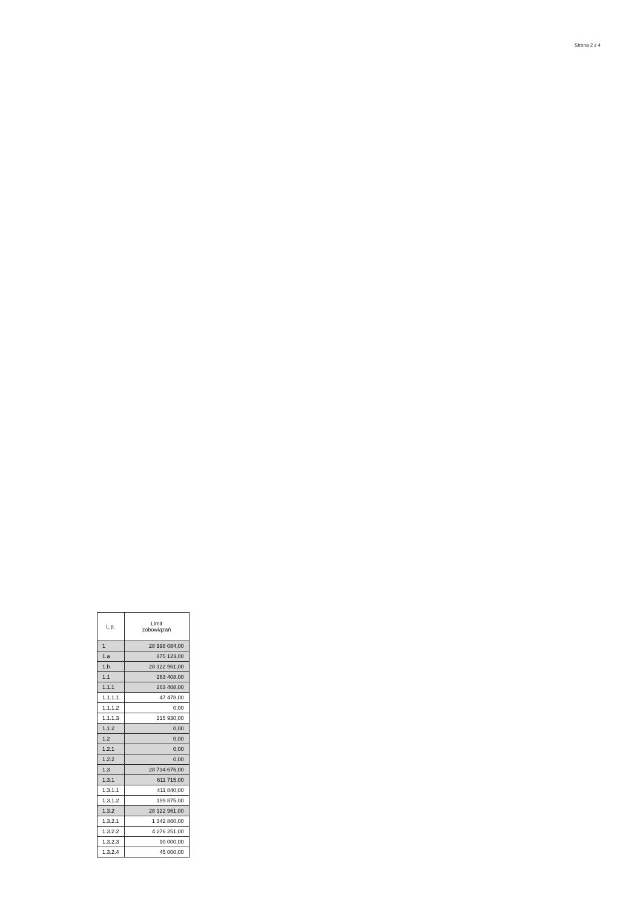| L.p. | Limit zobowiązań |
| --- | --- |
| 1 | 28 998 084,00 |
| 1.a | 875 123,00 |
| 1.b | 28 122 961,00 |
| 1.1 | 263 408,00 |
| 1.1.1 | 263 408,00 |
| 1.1.1.1 | 47 478,00 |
| 1.1.1.2 | 0,00 |
| 1.1.1.3 | 215 930,00 |
| 1.1.2 | 0,00 |
| 1.2 | 0,00 |
| 1.2.1 | 0,00 |
| 1.2.2 | 0,00 |
| 1.3 | 28 734 676,00 |
| 1.3.1 | 611 715,00 |
| 1.3.1.1 | 411 840,00 |
| 1.3.1.2 | 199 875,00 |
| 1.3.2 | 28 122 961,00 |
| 1.3.2.1 | 1 342 860,00 |
| 1.3.2.2 | 4 276 251,00 |
| 1.3.2.3 | 90 000,00 |
| 1.3.2.4 | 45 000,00 |
Strona 2 z 4